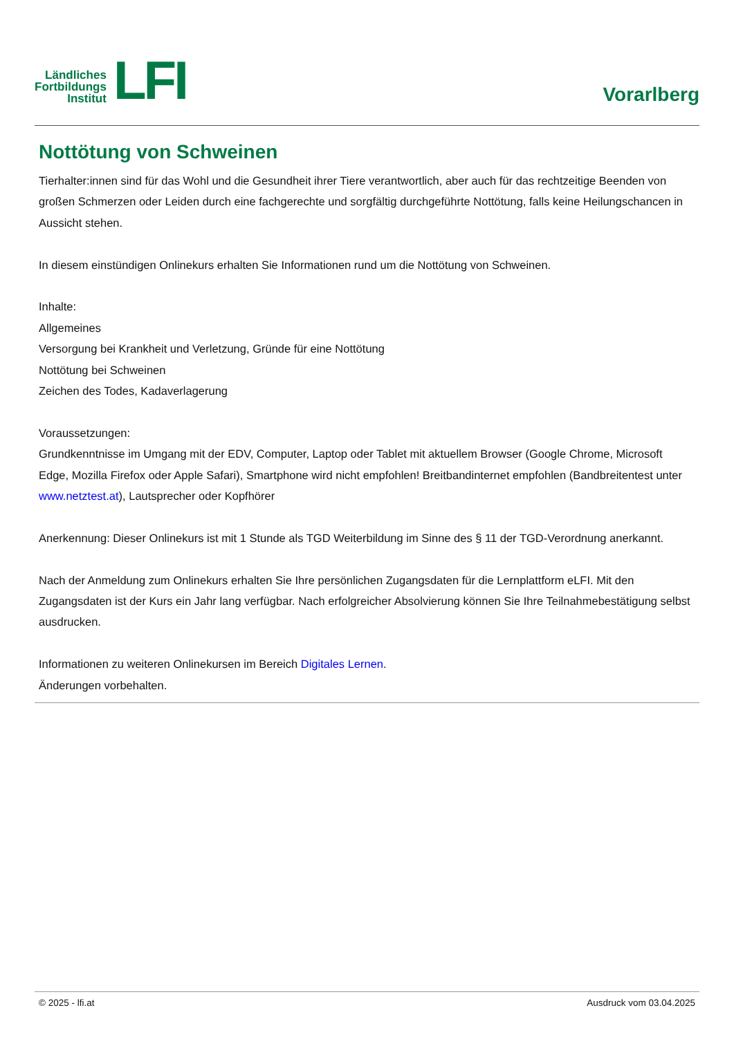Ländliches
Fortbildungs
Institut
LFI
Vorarlberg
Nottötung von Schweinen
Tierhalter:innen sind für das Wohl und die Gesundheit ihrer Tiere verantwortlich, aber auch für das rechtzeitige Beenden von großen Schmerzen oder Leiden durch eine fachgerechte und sorgfältig durchgeführte Nottötung, falls keine Heilungschancen in Aussicht stehen.
In diesem einstündigen Onlinekurs erhalten Sie Informationen rund um die Nottötung von Schweinen.
Inhalte:
Allgemeines
Versorgung bei Krankheit und Verletzung, Gründe für eine Nottötung
Nottötung bei Schweinen
Zeichen des Todes, Kadaverlagerung
Voraussetzungen:
Grundkenntnisse im Umgang mit der EDV, Computer, Laptop oder Tablet mit aktuellem Browser (Google Chrome, Microsoft Edge, Mozilla Firefox oder Apple Safari), Smartphone wird nicht empfohlen! Breitbandinternet empfohlen (Bandbreitentest unter www.netztest.at), Lautsprecher oder Kopfhörer
Anerkennung: Dieser Onlinekurs ist mit 1 Stunde als TGD Weiterbildung im Sinne des § 11 der TGD-Verordnung anerkannt.
Nach der Anmeldung zum Onlinekurs erhalten Sie Ihre persönlichen Zugangsdaten für die Lernplattform eLFI. Mit den Zugangsdaten ist der Kurs ein Jahr lang verfügbar. Nach erfolgreicher Absolvierung können Sie Ihre Teilnahmebestätigung selbst ausdrucken.
Informationen zu weiteren Onlinekursen im Bereich Digitales Lernen.
Änderungen vorbehalten.
© 2025 - lfi.at Ausdruck vom 03.04.2025